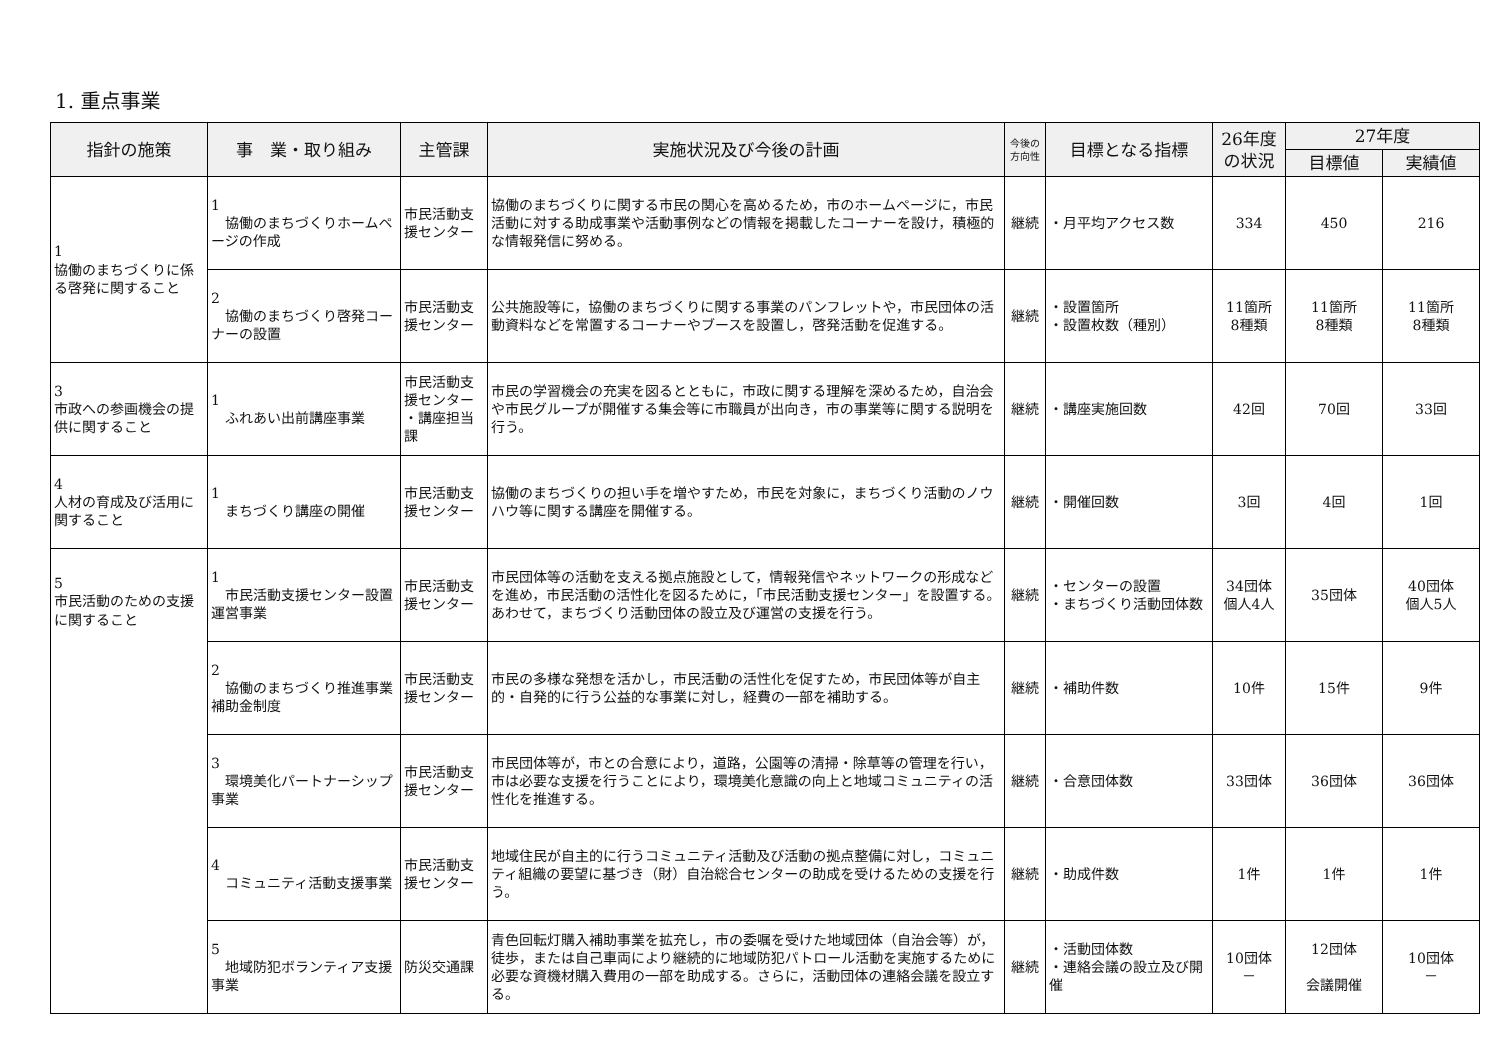1. 重点事業
| 指針の施策 | 事 業・取り組み | 主管課 | 実施状況及び今後の計画 | 今後の方向性 | 目標となる指標 | 26年度の状況 | 27年度 | |
| --- | --- | --- | --- | --- | --- | --- | --- | --- |
| | | | | | | | 目標値 | 実績値 |
| 1 協働のまちづくりに係る啓発に関すること | 1 協働のまちづくりホームページの作成 | 市民活動支援センター | 協働のまちづくりに関する市民の関心を高めるため，市のホームページに，市民活動に対する助成事業や活動事例などの情報を掲載したコーナーを設け，積極的な情報発信に努める。 | 継続 | ・月平均アクセス数 | 334 | 450 | 216 |
| | 2 協働のまちづくり啓発コーナーの設置 | 市民活動支援センター | 公共施設等に，協働のまちづくりに関する事業のパンフレットや，市民団体の活動資料などを常置するコーナーやブースを設置し，啓発活動を促進する。 | 継続 | ・設置箇所 ・設置枚数（種別） | 11箇所 8種類 | 11箇所 8種類 | 11箇所 8種類 |
| 3 市政への参画機会の提供に関すること | 1 ふれあい出前講座事業 | 市民活動支援センター ・講座担当課 | 市民の学習機会の充実を図るとともに，市政に関する理解を深めるため，自治会や市民グループが開催する集会等に市職員が出向き，市の事業等に関する説明を行う。 | 継続 | ・講座実施回数 | 42回 | 70回 | 33回 |
| 4 人材の育成及び活用に関すること | 1 まちづくり講座の開催 | 市民活動支援センター | 協働のまちづくりの担い手を増やすため，市民を対象に，まちづくり活動のノウハウ等に関する講座を開催する。 | 継続 | ・開催回数 | 3回 | 4回 | 1回 |
| 5 市民活動のための支援に関すること | 1 市民活動支援センター設置運営事業 | 市民活動支援センター | 市民団体等の活動を支える拠点施設として，情報発信やネットワークの形成などを進め，市民活動の活性化を図るために，「市民活動支援センター」を設置する。あわせて，まちづくり活動団体の設立及び運営の支援を行う。 | 継続 | ・センターの設置 ・まちづくり活動団体数 | 34団体 個人4人 | 35団体 | 40団体 個人5人 |
| | 2 協働のまちづくり推進事業補助金制度 | 市民活動支援センター | 市民の多様な発想を活かし，市民活動の活性化を促すため，市民団体等が自主的・自発的に行う公益的な事業に対し，経費の一部を補助する。 | 継続 | ・補助件数 | 10件 | 15件 | 9件 |
| | 3 環境美化パートナーシップ事業 | 市民活動支援センター | 市民団体等が，市との合意により，道路，公園等の清掃・除草等の管理を行い，市は必要な支援を行うことにより，環境美化意識の向上と地域コミュニティの活性化を推進する。 | 継続 | ・合意団体数 | 33団体 | 36団体 | 36団体 |
| | 4 コミュニティ活動支援事業 | 市民活動支援センター | 地域住民が自主的に行うコミュニティ活動及び活動の拠点整備に対し，コミュニティ組織の要望に基づき（財）自治総合センターの助成を受けるための支援を行う。 | 継続 | ・助成件数 | 1件 | 1件 | 1件 |
| | 5 地域防犯ボランティア支援事業 | 防災交通課 | 青色回転灯購入補助事業を拡充し，市の委嘱を受けた地域団体（自治会等）が，徒歩，または自己車両により継続的に地域防犯パトロール活動を実施するために必要な資機材購入費用の一部を助成する。さらに，活動団体の連絡会議を設立する。 | 継続 | ・活動団体数 ・連絡会議の設立及び開催 | 10団体 － | 12団体 会議開催 | 10団体 － |